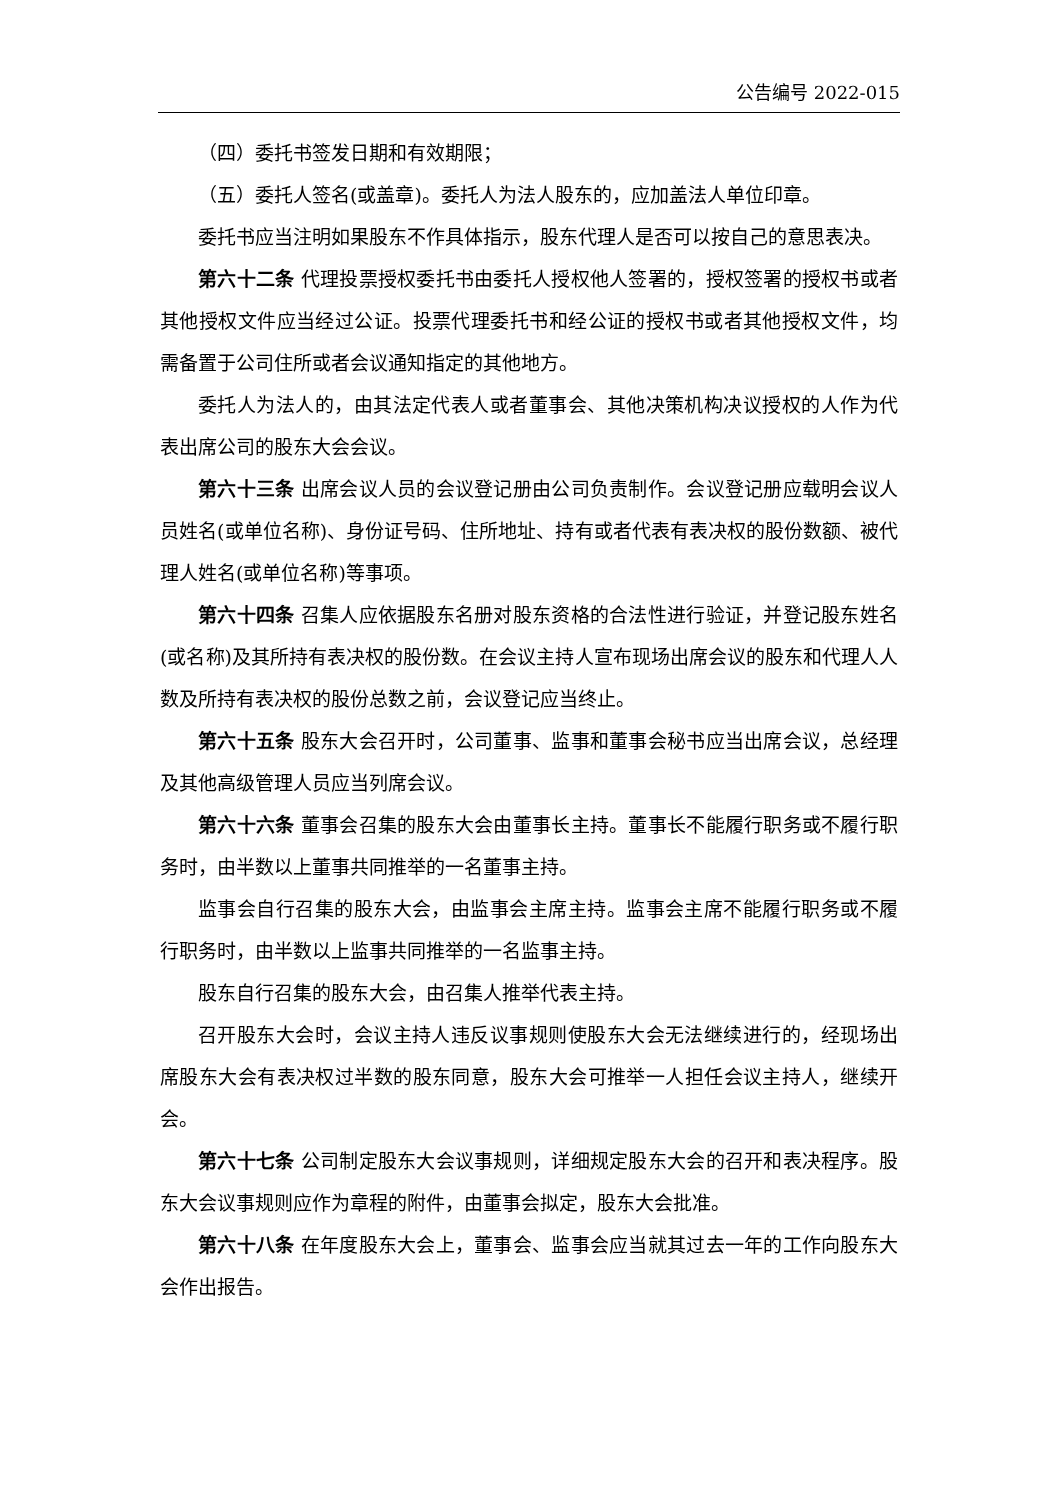公告编号 2022-015
（四）委托书签发日期和有效期限；
（五）委托人签名(或盖章)。委托人为法人股东的，应加盖法人单位印章。
委托书应当注明如果股东不作具体指示，股东代理人是否可以按自己的意思表决。
第六十二条 代理投票授权委托书由委托人授权他人签署的，授权签署的授权书或者其他授权文件应当经过公证。投票代理委托书和经公证的授权书或者其他授权文件，均需备置于公司住所或者会议通知指定的其他地方。
委托人为法人的，由其法定代表人或者董事会、其他决策机构决议授权的人作为代表出席公司的股东大会会议。
第六十三条 出席会议人员的会议登记册由公司负责制作。会议登记册应载明会议人员姓名(或单位名称)、身份证号码、住所地址、持有或者代表有表决权的股份数额、被代理人姓名(或单位名称)等事项。
第六十四条 召集人应依据股东名册对股东资格的合法性进行验证，并登记股东姓名(或名称)及其所持有表决权的股份数。在会议主持人宣布现场出席会议的股东和代理人人数及所持有表决权的股份总数之前，会议登记应当终止。
第六十五条 股东大会召开时，公司董事、监事和董事会秘书应当出席会议，总经理及其他高级管理人员应当列席会议。
第六十六条 董事会召集的股东大会由董事长主持。董事长不能履行职务或不履行职务时，由半数以上董事共同推举的一名董事主持。
监事会自行召集的股东大会，由监事会主席主持。监事会主席不能履行职务或不履行职务时，由半数以上监事共同推举的一名监事主持。
股东自行召集的股东大会，由召集人推举代表主持。
召开股东大会时，会议主持人违反议事规则使股东大会无法继续进行的，经现场出席股东大会有表决权过半数的股东同意，股东大会可推举一人担任会议主持人，继续开会。
第六十七条 公司制定股东大会议事规则，详细规定股东大会的召开和表决程序。股东大会议事规则应作为章程的附件，由董事会拟定，股东大会批准。
第六十八条 在年度股东大会上，董事会、监事会应当就其过去一年的工作向股东大会作出报告。